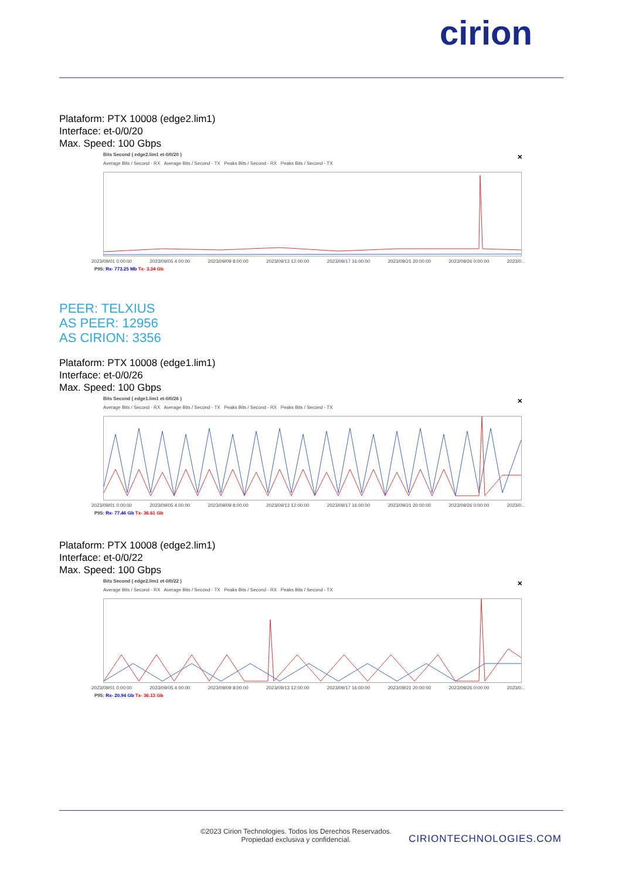cirion
Plataform: PTX 10008 (edge2.lim1)
Interface: et-0/0/20
Max. Speed: 100 Gbps
×
Bits Second ( edge2.lim1 et-0/0/20 )
Average Bits / Second - RX Average Bits / Second - TX Peaks Bits / Second - RX Peaks Bits / Second - TX
2023/09/01 0:00:00 2023/09/05 4:00:00 2023/09/09 8:00:00 2023/09/13 12:00:00 2023/09/17 16:00:00 2023/09/21 20:00:00 2023/09/26 0:00:00 2023/0...
P95: Rx- 773.25 Mb Tx- 3.34 Gb
PEER: TELXIUS
AS PEER: 12956
AS CIRION: 3356
Plataform: PTX 10008 (edge1.lim1)
Interface: et-0/0/26
Max. Speed: 100 Gbps
×
Bits Second ( edge1.lim1 et-0/0/26 )
Average Bits / Second - RX Average Bits / Second - TX Peaks Bits / Second - RX Peaks Bits / Second - TX
2023/09/01 0:00:00 2023/09/05 4:00:00 2023/09/09 8:00:00 2023/09/13 12:00:00 2023/09/17 16:00:00 2023/09/21 20:00:00 2023/09/26 0:00:00 2023/0...
P95: Rx- 77.46 Gb Tx- 36.61 Gb
Plataform: PTX 10008 (edge2.lim1)
Interface: et-0/0/22
Max. Speed: 100 Gbps
×
Bits Second ( edge2.lim1 et-0/0/22 )
Average Bits / Second - RX Average Bits / Second - TX Peaks Bits / Second - RX Peaks Bits / Second - TX
2023/09/01 0:00:00 2023/09/05 4:00:00 2023/09/09 8:00:00 2023/09/13 12:00:00 2023/09/17 16:00:00 2023/09/21 20:00:00 2023/09/26 0:00:00 2023/0...
P95: Rx- 20.94 Gb Tx- 36.13 Gb
©2023 Cirion Technologies. Todos los Derechos Reservados.
Propiedad exclusiva y confidencial.
CIRIONTECHNOLOGIES.COM